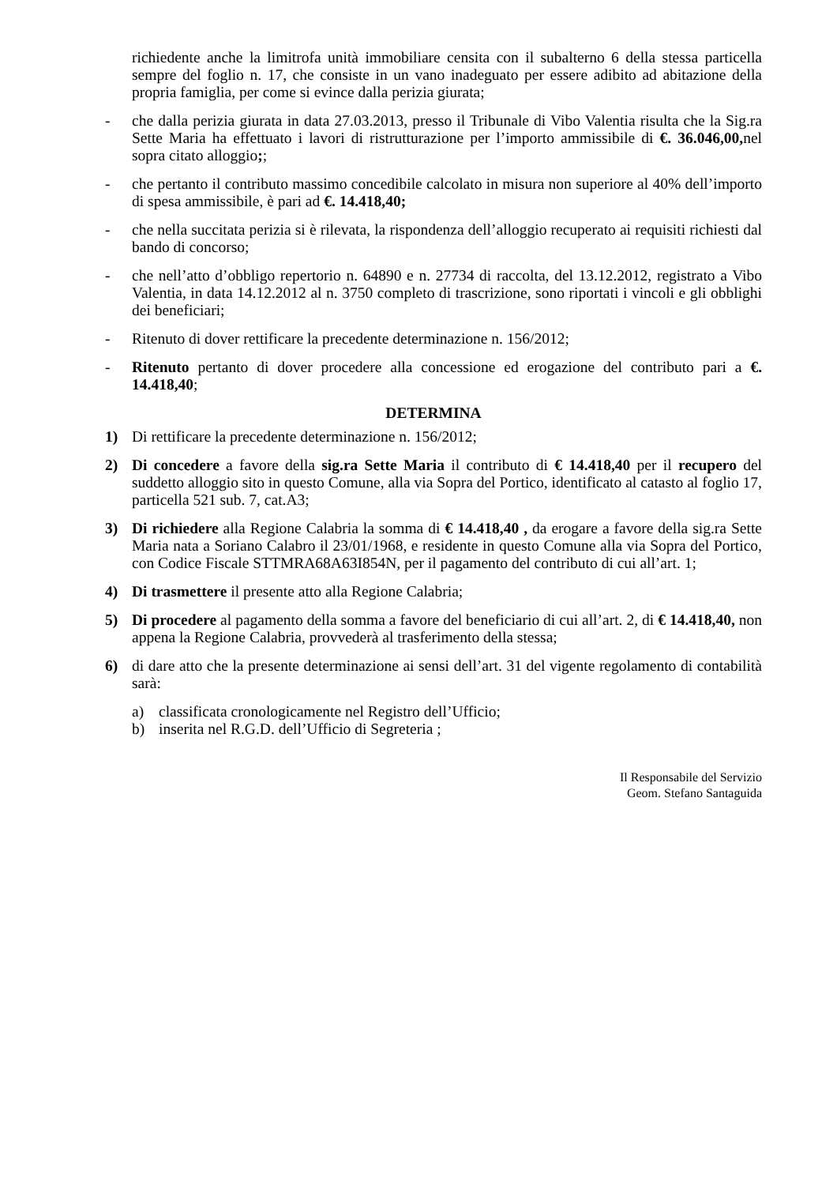richiedente anche la limitrofa unità immobiliare censita con il subalterno 6 della stessa particella sempre del foglio n. 17, che consiste in un vano inadeguato per essere adibito ad abitazione della propria famiglia, per come si evince dalla perizia giurata;
- che dalla perizia giurata in data 27.03.2013, presso il Tribunale di Vibo Valentia risulta che la Sig.ra Sette Maria ha effettuato i lavori di ristrutturazione per l’importo ammissibile di €. 36.046,00, nel sopra citato alloggio;;
- che pertanto il contributo massimo concedibile calcolato in misura non superiore al 40% dell’importo di spesa ammissibile, è pari ad €. 14.418,40;
- che nella succitata perizia si è rilevata, la rispondenza dell’alloggio recuperato ai requisiti richiesti dal bando di concorso;
- che nell’atto d’obbligo repertorio n. 64890 e n. 27734 di raccolta, del 13.12.2012, registrato a Vibo Valentia, in data 14.12.2012 al n. 3750 completo di trascrizione, sono riportati i vincoli e gli obblighi dei beneficiari;
- Ritenuto di dover rettificare la precedente determinazione n. 156/2012;
- Ritenuto pertanto di dover procedere alla concessione ed erogazione del contributo pari a €. 14.418,40;
DETERMINA
1) Di rettificare la precedente determinazione n. 156/2012;
2) Di concedere a favore della sig.ra Sette Maria il contributo di € 14.418,40 per il recupero del suddetto alloggio sito in questo Comune, alla via Sopra del Portico, identificato al catasto al foglio 17, particella 521 sub. 7, cat.A3;
3) Di richiedere alla Regione Calabria la somma di € 14.418,40 , da erogare a favore della sig.ra Sette Maria nata a Soriano Calabro il 23/01/1968, e residente in questo Comune alla via Sopra del Portico, con Codice Fiscale STTMRA68A63I854N, per il pagamento del contributo di cui all’art. 1;
4) Di trasmettere il presente atto alla Regione Calabria;
5) Di procedere al pagamento della somma a favore del beneficiario di cui all’art. 2, di € 14.418,40, non appena la Regione Calabria, provvederà al trasferimento della stessa;
6) di dare atto che la presente determinazione ai sensi dell’art. 31 del vigente regolamento di contabilità sarà:
a) classificata cronologicamente nel Registro dell’Ufficio;
b) inserita nel R.G.D. dell’Ufficio di Segreteria ;
Il Responsabile del Servizio
Geom. Stefano Santaguida